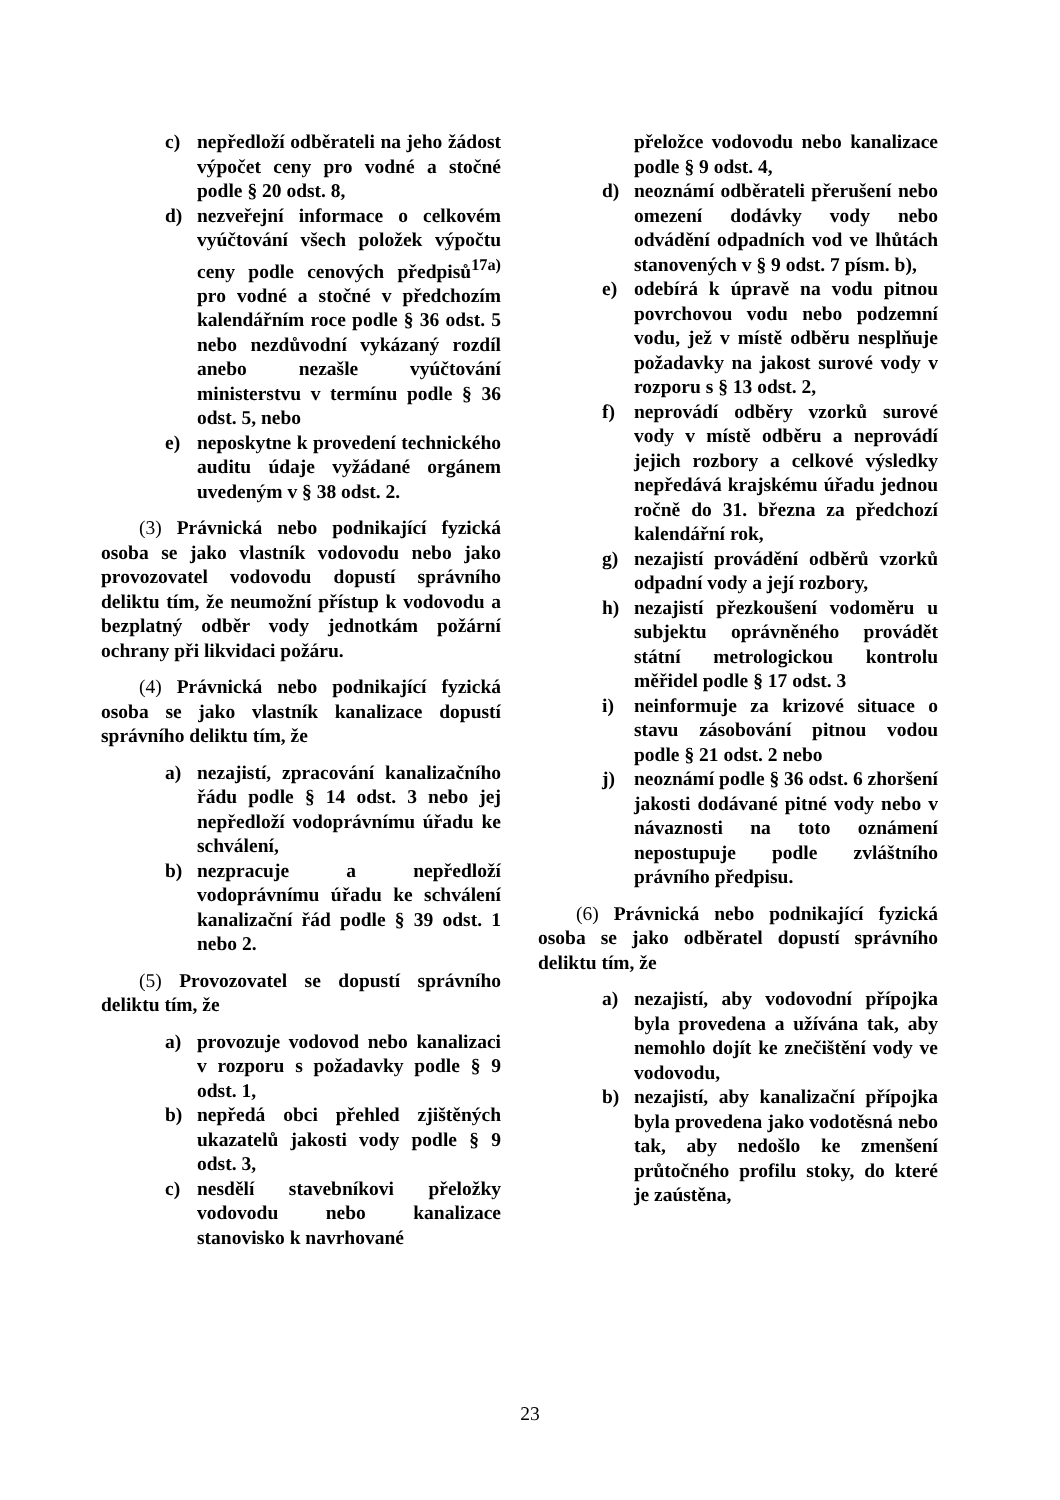c) nepředloží odběrateli na jeho žádost výpočet ceny pro vodné a stočné podle § 20 odst. 8,
d) nezveřejní informace o celkovém vyúčtování všech položek výpočtu ceny podle cenových předpisů<sup>17a)</sup> pro vodné a stočné v předchozím kalendářním roce podle § 36 odst. 5 nebo nezdůvodní vykázaný rozdíl anebo nezašle vyúčtování ministerstvu v termínu podle § 36 odst. 5, nebo
e) neposkytne k provedení technického auditu údaje vyžádané orgánem uvedeným v § 38 odst. 2.
(3) Právnická nebo podnikající fyzická osoba se jako vlastník vodovodu nebo jako provozovatel vodovodu dopustí správního deliktu tím, že neumožní přístup k vodovodu a bezplatný odběr vody jednotkám požární ochrany při likvidaci požáru.
(4) Právnická nebo podnikající fyzická osoba se jako vlastník kanalizace dopustí správního deliktu tím, že
a) nezajistí, zpracování kanalizačního řádu podle § 14 odst. 3 nebo jej nepředloží vodoprávnímu úřadu ke schválení,
b) nezpracuje a nepředloží vodoprávnímu úřadu ke schválení kanalizační řád podle § 39 odst. 1 nebo 2.
(5) Provozovatel se dopustí správního deliktu tím, že
a) provozuje vodovod nebo kanalizaci v rozporu s požadavky podle § 9 odst. 1,
b) nepředá obci přehled zjištěných ukazatelů jakosti vody podle § 9 odst. 3,
c) nesdělí stavebníkovi přeložky vodovodu nebo kanalizace stanovisko k navrhované
přeložce vodovodu nebo kanalizace podle § 9 odst. 4,
d) neoznámí odběrateli přerušení nebo omezení dodávky vody nebo odvádění odpadních vod ve lhůtách stanovených v § 9 odst. 7 písm. b),
e) odebírá k úpravě na vodu pitnou povrchovou vodu nebo podzemní vodu, jež v místě odběru nesplňuje požadavky na jakost surové vody v rozporu s § 13 odst. 2,
f) neprovádí odběry vzorků surové vody v místě odběru a neprovádí jejich rozbory a celkové výsledky nepředává krajskému úřadu jednou ročně do 31. března za předchozí kalendářní rok,
g) nezajistí provádění odběrů vzorků odpadní vody a její rozbory,
h) nezajistí přezkoušení vodoměru u subjektu oprávněného provádět státní metrologickou kontrolu měřidel podle § 17 odst. 3
i) neinformuje za krizové situace o stavu zásobování pitnou vodou podle § 21 odst. 2 nebo
j) neoznámí podle § 36 odst. 6 zhoršení jakosti dodávané pitné vody nebo v návaznosti na toto oznámení nepostupuje podle zvláštního právního předpisu.
(6) Právnická nebo podnikající fyzická osoba se jako odběratel dopustí správního deliktu tím, že
a) nezajistí, aby vodovodní přípojka byla provedena a užívána tak, aby nemohlo dojít ke znečištění vody ve vodovodu,
b) nezajistí, aby kanalizační přípojka byla provedena jako vodotěsná nebo tak, aby nedošlo ke zmenšení průtočného profilu stoky, do které je zaústěna,
23